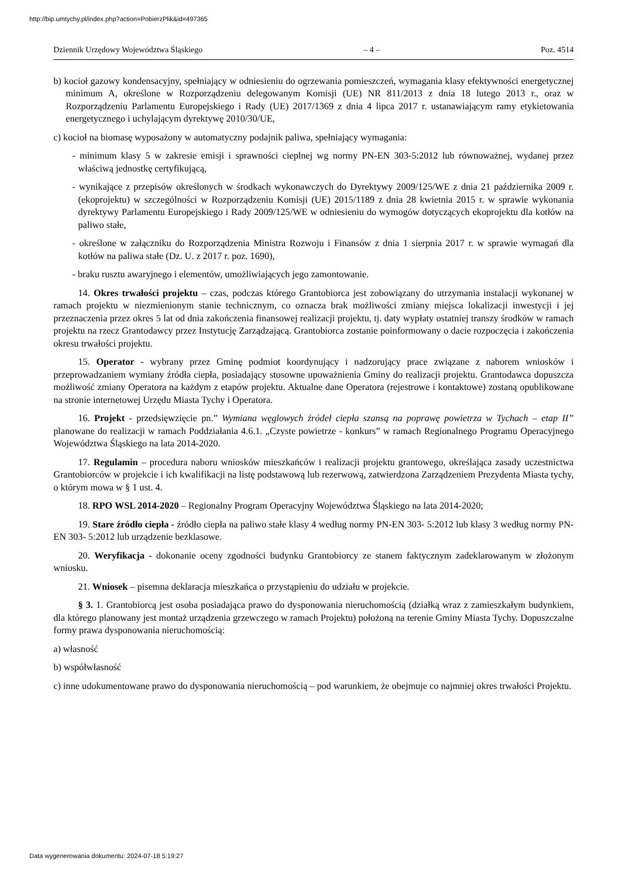http://bip.umtychy.pl/index.php?action=PobierzPlik&id=497365
Dziennik Urzędowy Województwa Śląskiego – 4 – Poz. 4514
b) kocioł gazowy kondensacyjny, spełniający w odniesieniu do ogrzewania pomieszczeń, wymagania klasy efektywności energetycznej minimum A, określone w Rozporządzeniu delegowanym Komisji (UE) NR 811/2013 z dnia 18 lutego 2013 r., oraz w Rozporządzeniu Parlamentu Europejskiego i Rady (UE) 2017/1369 z dnia 4 lipca 2017 r. ustanawiającym ramy etykietowania energetycznego i uchylającym dyrektywę 2010/30/UE,
c) kocioł na biomasę wyposażony w automatyczny podajnik paliwa, spełniający wymagania:
- minimum klasy 5 w zakresie emisji i sprawności cieplnej wg normy PN-EN 303-5:2012 lub równoważnej, wydanej przez właściwą jednostkę certyfikującą,
- wynikające z przepisów określonych w środkach wykonawczych do Dyrektywy 2009/125/WE z dnia 21 października 2009 r. (ekoprojektu) w szczególności w Rozporządzeniu Komisji (UE) 2015/1189 z dnia 28 kwietnia 2015 r. w sprawie wykonania dyrektywy Parlamentu Europejskiego i Rady 2009/125/WE w odniesieniu do wymogów dotyczących ekoprojektu dla kotłów na paliwo stałe,
- określone w załączniku do Rozporządzenia Ministra Rozwoju i Finansów z dnia 1 sierpnia 2017 r. w sprawie wymagań dla kotłów na paliwa stałe (Dz. U. z 2017 r. poz. 1690),
- braku rusztu awaryjnego i elementów, umożliwiających jego zamontowanie.
14. Okres trwałości projektu – czas, podczas którego Grantobiorca jest zobowiązany do utrzymania instalacji wykonanej w ramach projektu w niezmienionym stanie technicznym, co oznacza brak możliwości zmiany miejsca lokalizacji inwestycji i jej przeznaczenia przez okres 5 lat od dnia zakończenia finansowej realizacji projektu, tj. daty wypłaty ostatniej transzy środków w ramach projektu na rzecz Grantodawcy przez Instytucję Zarządzającą. Grantobiorca zostanie poinformowany o dacie rozpoczęcia i zakończenia okresu trwałości projektu.
15. Operator - wybrany przez Gminę podmiot koordynujący i nadzorujący prace związane z naborem wniosków i przeprowadzaniem wymiany źródła ciepła, posiadający stosowne upoważnienia Gminy do realizacji projektu. Grantodawca dopuszcza możliwość zmiany Operatora na każdym z etapów projektu. Aktualne dane Operatora (rejestrowe i kontaktowe) zostaną opublikowane na stronie internetowej Urzędu Miasta Tychy i Operatora.
16. Projekt - przedsięwzięcie pn.” Wymiana węglowych źródeł ciepła szansą na poprawę powietrza w Tychach – etap II” planowane do realizacji w ramach Poddziałania 4.6.1. „Czyste powietrze - konkurs” w ramach Regionalnego Programu Operacyjnego Województwa Śląskiego na lata 2014-2020.
17. Regulamin – procedura naboru wniosków mieszkańców i realizacji projektu grantowego, określająca zasady uczestnictwa Grantobiorców w projekcie i ich kwalifikacji na listę podstawową lub rezerwową, zatwierdzona Zarządzeniem Prezydenta Miasta tychy, o którym mowa w § 1 ust. 4.
18. RPO WSL 2014-2020 – Regionalny Program Operacyjny Województwa Śląskiego na lata 2014-2020;
19. Stare źródło ciepła - źródło ciepła na paliwo stałe klasy 4 według normy PN-EN 303- 5:2012 lub klasy 3 według normy PN-EN 303- 5:2012 lub urządzenie bezklasowe.
20. Weryfikacja - dokonanie oceny zgodności budynku Grantobiorcy ze stanem faktycznym zadeklarowanym w złożonym wniosku.
21. Wniosek – pisemna deklaracja mieszkańca o przystąpieniu do udziału w projekcie.
§ 3. 1. Grantobiorcą jest osoba posiadająca prawo do dysponowania nieruchomością (działką wraz z zamieszkałym budynkiem, dla którego planowany jest montaż urządzenia grzewczego w ramach Projektu) położoną na terenie Gminy Miasta Tychy. Dopuszczalne formy prawa dysponowania nieruchomością:
a) własność
b) współwłasność
c) inne udokumentowane prawo do dysponowania nieruchomością – pod warunkiem, że obejmuje co najmniej okres trwałości Projektu.
Data wygenerowania dokumentu: 2024-07-18 5:19:27